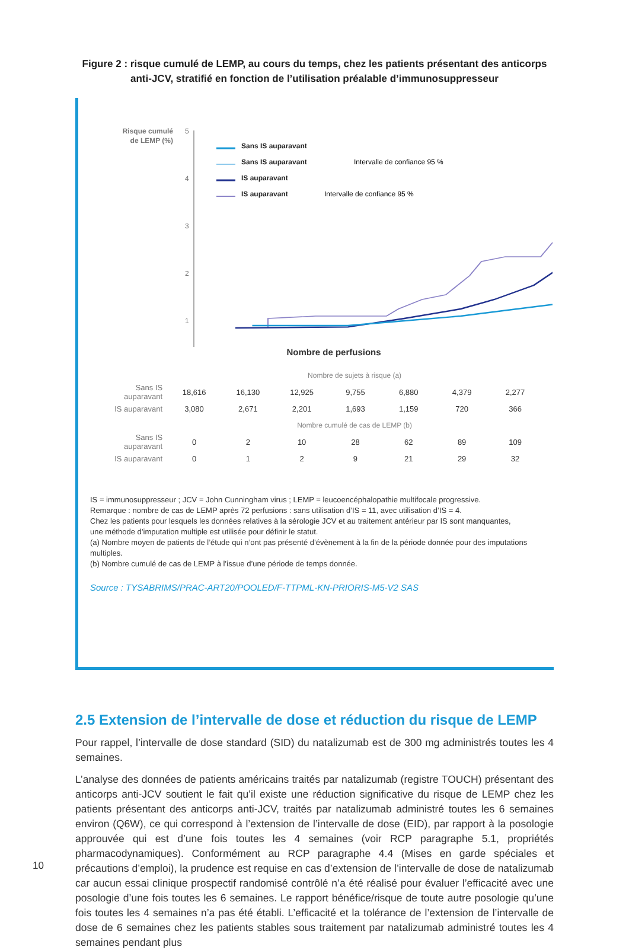Figure 2 : risque cumulé de LEMP, au cours du temps, chez les patients présentant des anticorps anti-JCV, stratifié en fonction de l’utilisation préalable d’immunosuppresseur
Risque cumulé
de LEMP (%)
5
4
3
2
1
Sans IS auparavant
Sans IS auparavant
IS auparavant
IS auparavant
Intervalle de confiance 95 %
Intervalle de confiance 95 %
Nombre de perfusions
| | Nombre de sujets à risque (a) | | | | | | |
| Sans IS auparavant | 18,616 | 16,130 | 12,925 | 9,755 | 6,880 | 4,379 | 2,277 |
| IS auparavant | 3,080 | 2,671 | 2,201 | 1,693 | 1,159 | 720 | 366 |
| | Nombre cumulé de cas de LEMP (b) | | | | | | |
| Sans IS auparavant | 0 | 2 | 10 | 28 | 62 | 89 | 109 |
| IS auparavant | 0 | 1 | 2 | 9 | 21 | 29 | 32 |
IS = immunosuppresseur ; JCV = John Cunningham virus ; LEMP = leucoencéphalopathie multifocale progressive.
Remarque : nombre de cas de LEMP après 72 perfusions : sans utilisation d’IS = 11, avec utilisation d’IS = 4.
Chez les patients pour lesquels les données relatives à la sérologie JCV et au traitement antérieur par IS sont manquantes,
une méthode d’imputation multiple est utilisée pour définir le statut.
(a) Nombre moyen de patients de l’étude qui n’ont pas présenté d’évènement à la fin de la période donnée pour des imputations multiples.
(b) Nombre cumulé de cas de LEMP à l’issue d’une période de temps donnée.
Source : TYSABRIMS/PRAC-ART20/POOLED/F-TTPML-KN-PRIORIS-M5-V2 SAS
2.5 Extension de l’intervalle de dose et réduction du risque de LEMP
Pour rappel, l’intervalle de dose standard (SID) du natalizumab est de 300 mg administrés toutes les 4 semaines.
L’analyse des données de patients américains traités par natalizumab (registre TOUCH) présentant des anticorps anti-JCV soutient le fait qu’il existe une réduction significative du risque de LEMP chez les patients présentant des anticorps anti-JCV, traités par natalizumab administré toutes les 6 semaines environ (Q6W), ce qui correspond à l’extension de l’intervalle de dose (EID), par rapport à la posologie approuvée qui est d’une fois toutes les 4 semaines (voir RCP paragraphe 5.1, propriétés pharmacodynamiques). Conformément au RCP paragraphe 4.4 (Mises en garde spéciales et précautions d’emploi), la prudence est requise en cas d’extension de l’intervalle de dose de natalizumab car aucun essai clinique prospectif randomisé contrôlé n’a été réalisé pour évaluer l’efficacité avec une posologie d’une fois toutes les 6 semaines. Le rapport bénéfice/risque de toute autre posologie qu’une fois toutes les 4 semaines n’a pas été établi. L’efficacité et la tolérance de l’extension de l’intervalle de dose de 6 semaines chez les patients stables sous traitement par natalizumab administré toutes les 4 semaines pendant plus
10